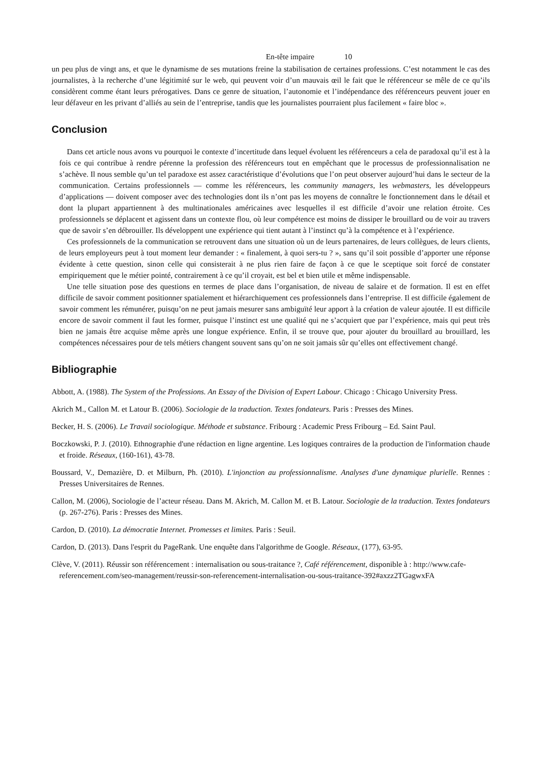En-tête impaire 10
un peu plus de vingt ans, et que le dynamisme de ses mutations freine la stabilisation de certaines professions. C’est notamment le cas des journalistes, à la recherche d’une légitimité sur le web, qui peuvent voir d’un mauvais œil le fait que le référenceur se mêle de ce qu’ils considèrent comme étant leurs prérogatives. Dans ce genre de situation, l’autonomie et l’indépendance des référenceurs peuvent jouer en leur défaveur en les privant d’alliés au sein de l’entreprise, tandis que les journalistes pourraient plus facilement « faire bloc ».
Conclusion
Dans cet article nous avons vu pourquoi le contexte d’incertitude dans lequel évoluent les référenceurs a cela de paradoxal qu’il est à la fois ce qui contribue à rendre pérenne la profession des référenceurs tout en empêchant que le processus de professionnalisation ne s’achève. Il nous semble qu’un tel paradoxe est assez caractéristique d’évolutions que l’on peut observer aujourd’hui dans le secteur de la communication. Certains professionnels — comme les référenceurs, les community managers, les webmasters, les développeurs d’applications — doivent composer avec des technologies dont ils n’ont pas les moyens de connaître le fonctionnement dans le détail et dont la plupart appartiennent à des multinationales américaines avec lesquelles il est difficile d’avoir une relation étroite. Ces professionnels se déplacent et agissent dans un contexte flou, où leur compétence est moins de dissiper le brouillard ou de voir au travers que de savoir s’en débrouiller. Ils développent une expérience qui tient autant à l’instinct qu’à la compétence et à l’expérience.
Ces professionnels de la communication se retrouvent dans une situation où un de leurs partenaires, de leurs collègues, de leurs clients, de leurs employeurs peut à tout moment leur demander : « finalement, à quoi sers-tu ? », sans qu’il soit possible d’apporter une réponse évidente à cette question, sinon celle qui consisterait à ne plus rien faire de façon à ce que le sceptique soit forcé de constater empiriquement que le métier pointé, contrairement à ce qu’il croyait, est bel et bien utile et même indispensable.
Une telle situation pose des questions en termes de place dans l’organisation, de niveau de salaire et de formation. Il est en effet difficile de savoir comment positionner spatialement et hiérarchiquement ces professionnels dans l’entreprise. Il est difficile également de savoir comment les rémunérer, puisqu’on ne peut jamais mesurer sans ambiguïté leur apport à la création de valeur ajoutée. Il est difficile encore de savoir comment il faut les former, puisque l’instinct est une qualité qui ne s’acquiert que par l’expérience, mais qui peut très bien ne jamais être acquise même après une longue expérience. Enfin, il se trouve que, pour ajouter du brouillard au brouillard, les compétences nécessaires pour de tels métiers changent souvent sans qu’on ne soit jamais sûr qu’elles ont effectivement changé.
Bibliographie
Abbott, A. (1988). The System of the Professions. An Essay of the Division of Expert Labour. Chicago : Chicago University Press.
Akrich M., Callon M. et Latour B. (2006). Sociologie de la traduction. Textes fondateurs. Paris : Presses des Mines.
Becker, H. S. (2006). Le Travail sociologique. Méthode et substance. Fribourg : Academic Press Fribourg – Ed. Saint Paul.
Boczkowski, P. J. (2010). Ethnographie d'une rédaction en ligne argentine. Les logiques contraires de la production de l'information chaude et froide. Réseaux, (160-161), 43-78.
Boussard, V., Demazière, D. et Milburn, Ph. (2010). L'injonction au professionnalisme. Analyses d'une dynamique plurielle. Rennes : Presses Universitaires de Rennes.
Callon, M. (2006), Sociologie de l’acteur réseau. Dans M. Akrich, M. Callon M. et B. Latour. Sociologie de la traduction. Textes fondateurs (p. 267-276). Paris : Presses des Mines.
Cardon, D. (2010). La démocratie Internet. Promesses et limites. Paris : Seuil.
Cardon, D. (2013). Dans l'esprit du PageRank. Une enquête dans l'algorithme de Google. Réseaux, (177), 63-95.
Clève, V. (2011). Réussir son référencement : internalisation ou sous-traitance ?, Café référencement, disponible à : http://www.cafe-referencement.com/seo-management/reussir-son-referencement-internalisation-ou-sous-traitance-392#axzz2TGagwxFA